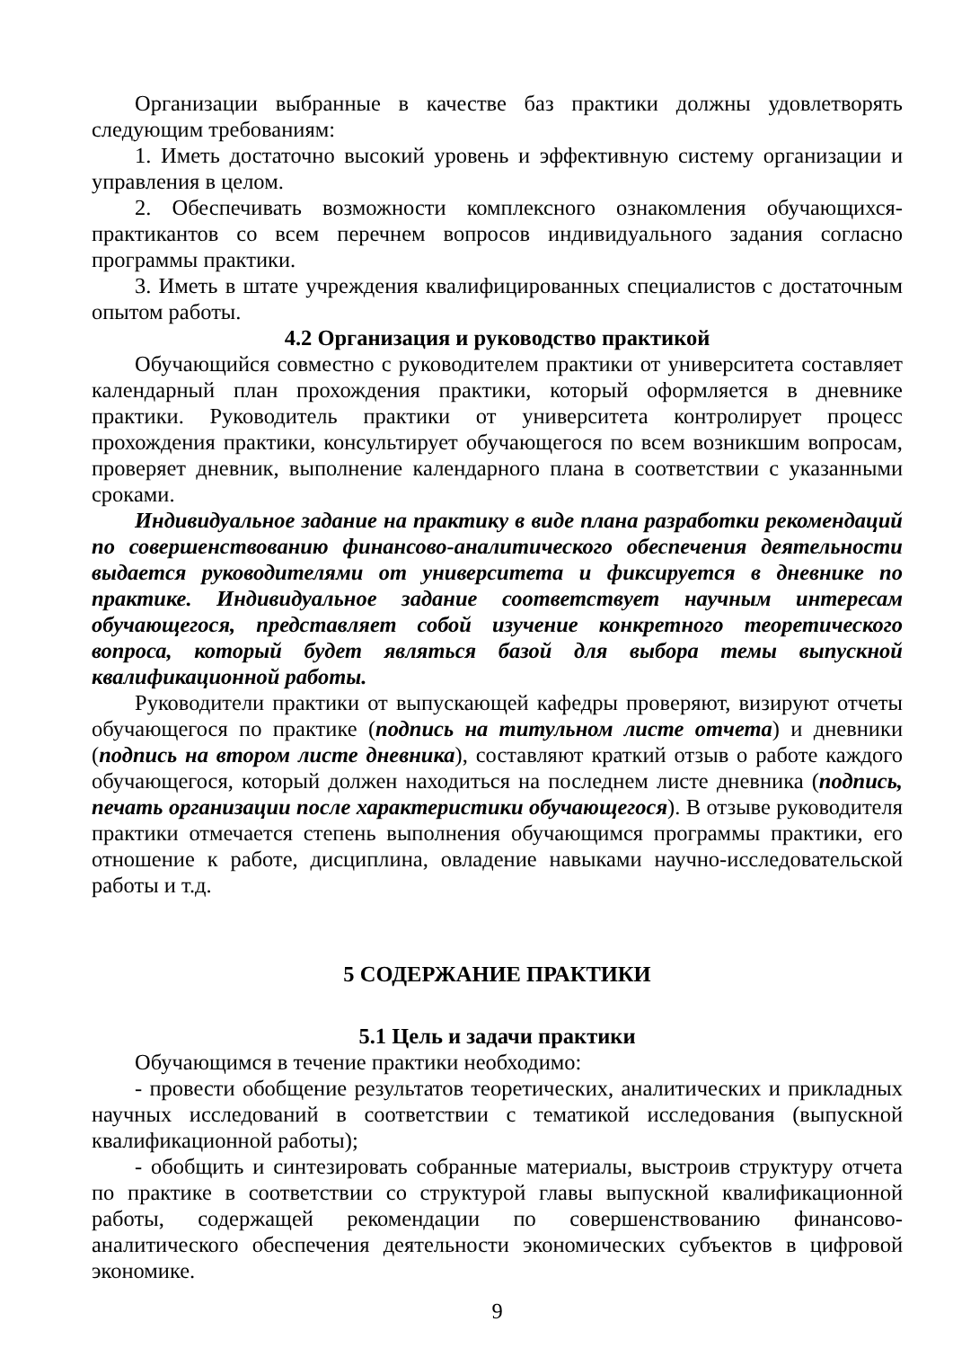Организации выбранные в качестве баз практики должны удовлетворять следующим требованиям:
1. Иметь достаточно высокий уровень и эффективную систему организации и управления в целом.
2. Обеспечивать возможности комплексного ознакомления обучающихся-практикантов со всем перечнем вопросов индивидуального задания согласно программы практики.
3. Иметь в штате учреждения квалифицированных специалистов с достаточным опытом работы.
4.2 Организация и руководство практикой
Обучающийся совместно с руководителем практики от университета составляет календарный план прохождения практики, который оформляется в дневнике практики. Руководитель практики от университета контролирует процесс прохождения практики, консультирует обучающегося по всем возникшим вопросам, проверяет дневник, выполнение календарного плана в соответствии с указанными сроками.
Индивидуальное задание на практику в виде плана разработки рекомендаций по совершенствованию финансово-аналитического обеспечения деятельности выдается руководителями от университета и фиксируется в дневнике по практике. Индивидуальное задание соответствует научным интересам обучающегося, представляет собой изучение конкретного теоретического вопроса, который будет являться базой для выбора темы выпускной квалификационной работы.
Руководители практики от выпускающей кафедры проверяют, визируют отчеты обучающегося по практике (подпись на титульном листе отчета) и дневники (подпись на втором листе дневника), составляют краткий отзыв о работе каждого обучающегося, который должен находиться на последнем листе дневника (подпись, печать организации после характеристики обучающегося). В отзыве руководителя практики отмечается степень выполнения обучающимся программы практики, его отношение к работе, дисциплина, овладение навыками научно-исследовательской работы и т.д.
5 СОДЕРЖАНИЕ ПРАКТИКИ
5.1 Цель и задачи практики
Обучающимся в течение практики необходимо:
- провести обобщение результатов теоретических, аналитических и прикладных научных исследований в соответствии с тематикой исследования (выпускной квалификационной работы);
- обобщить и синтезировать собранные материалы, выстроив структуру отчета по практике в соответствии со структурой главы выпускной квалификационной работы, содержащей рекомендации по совершенствованию финансово-аналитического обеспечения деятельности экономических субъектов в цифровой экономике.
9